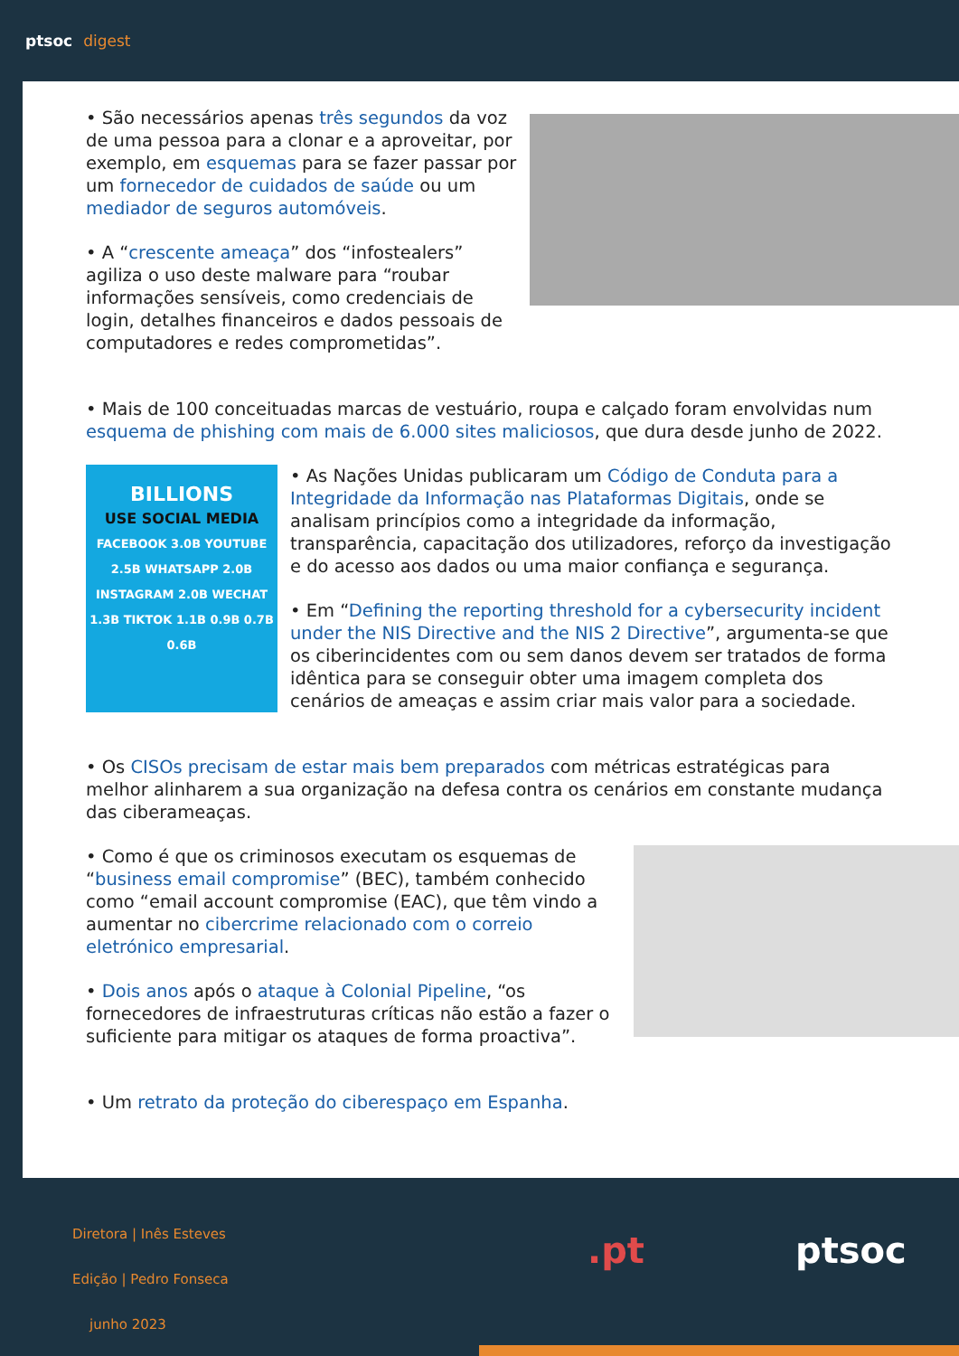ptsoc digest
• São necessários apenas três segundos da voz de uma pessoa para a clonar e a aproveitar, por exemplo, em esquemas para se fazer passar por um fornecedor de cuidados de saúde ou um mediador de seguros automóveis.
• A “crescente ameaça” dos “infostealers” agiliza o uso deste malware para “roubar informações sensíveis, como credenciais de login, detalhes financeiros e dados pessoais de computadores e redes comprometidas”.
• Mais de 100 conceituadas marcas de vestuário, roupa e calçado foram envolvidas num esquema de phishing com mais de 6.000 sites maliciosos, que dura desde junho de 2022.
BILLIONS
USE SOCIAL MEDIA
FACEBOOK 3.0B YOUTUBE 2.5B WHATSAPP 2.0B INSTAGRAM 2.0B WECHAT 1.3B TIKTOK 1.1B 0.9B 0.7B 0.6B
• As Nações Unidas publicaram um Código de Conduta para a Integridade da Informação nas Plataformas Digitais, onde se analisam princípios como a integridade da informação, transparência, capacitação dos utilizadores, reforço da investigação e do acesso aos dados ou uma maior confiança e segurança.
• Em “Defining the reporting threshold for a cybersecurity incident under the NIS Directive and the NIS 2 Directive”, argumenta-se que os ciberincidentes com ou sem danos devem ser tratados de forma idêntica para se conseguir obter uma imagem completa dos cenários de ameaças e assim criar mais valor para a sociedade.
• Os CISOs precisam de estar mais bem preparados com métricas estratégicas para melhor alinharem a sua organização na defesa contra os cenários em constante mudança das ciberameaças.
• Como é que os criminosos executam os esquemas de “business email compromise” (BEC), também conhecido como “email account compromise (EAC), que têm vindo a aumentar no cibercrime relacionado com o correio eletrónico empresarial.
• Dois anos após o ataque à Colonial Pipeline, “os fornecedores de infraestruturas críticas não estão a fazer o suficiente para mitigar os ataques de forma proactiva”.
• Um retrato da proteção do ciberespaço em Espanha.
Diretora | Inês Esteves
Edição | Pedro Fonseca
junho 2023
.pt ptsoc